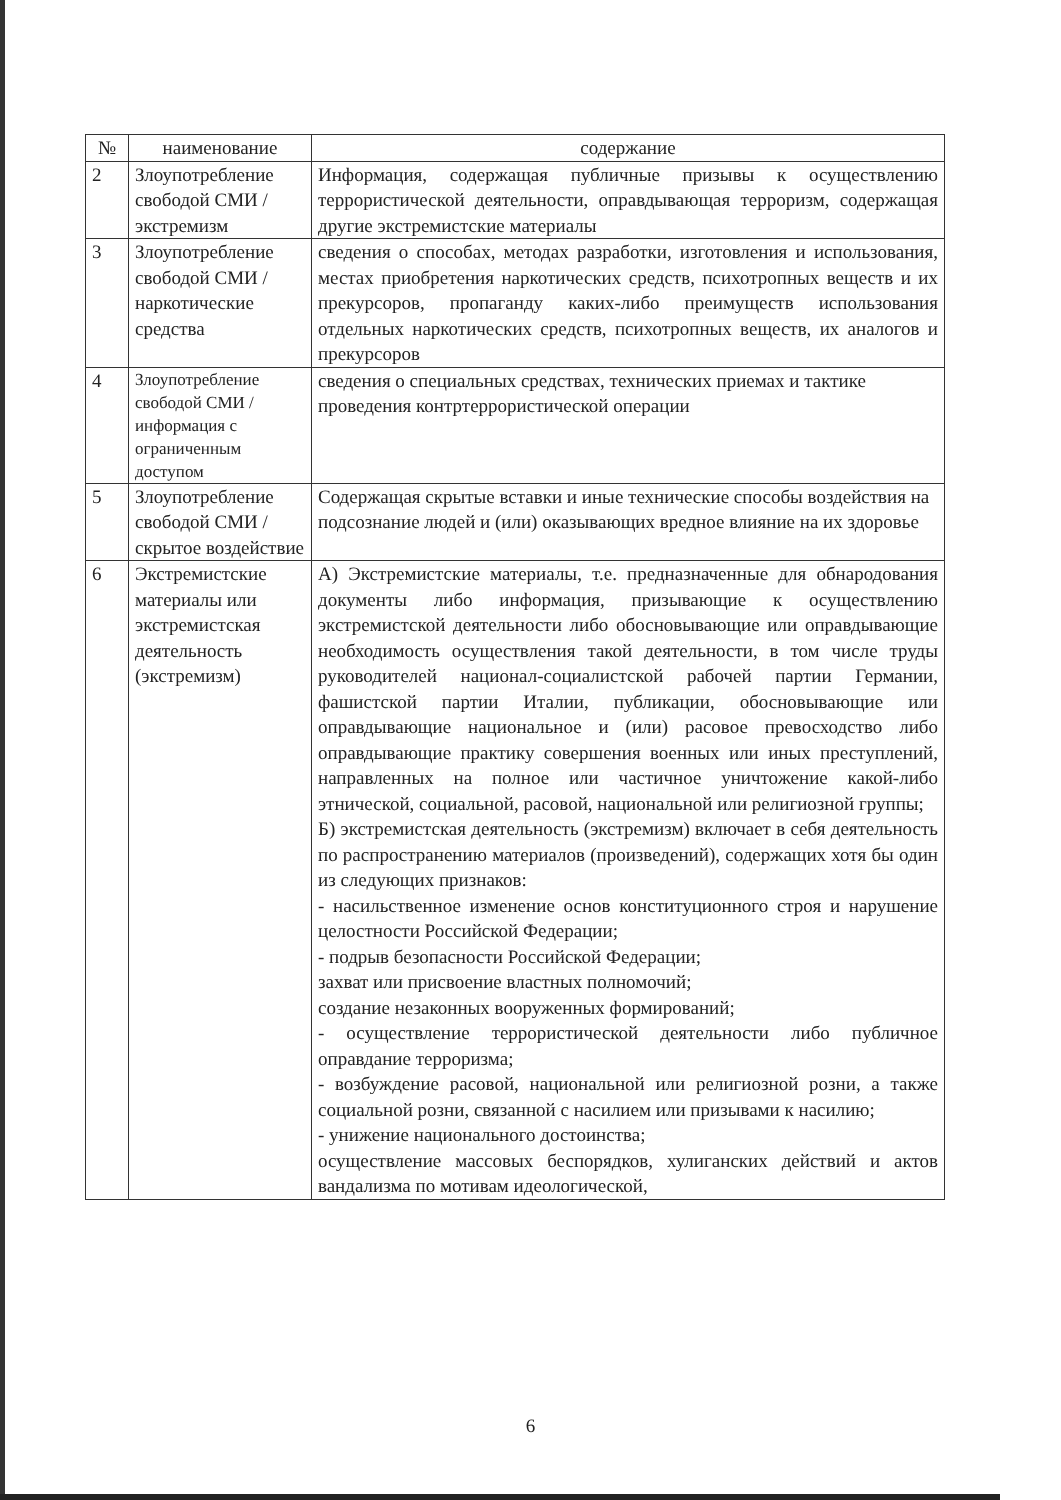| № | наименование | содержание |
| --- | --- | --- |
| 2 | Злоупотребление свободой СМИ /экстремизм | Информация, содержащая публичные призывы к осуществлению террористической деятельности, оправдывающая терроризм, содержащая другие экстремистские материалы |
| 3 | Злоупотребление свободой СМИ / наркотические средства | сведения о способах, методах разработки, изготовления и использования, местах приобретения наркотических средств, психотропных веществ и их прекурсоров, пропаганду каких-либо преимуществ использования отдельных наркотических средств, психотропных веществ, их аналогов и прекурсоров |
| 4 | Злоупотребление свободой СМИ / информация с ограниченным доступом | сведения о специальных средствах, технических приемах и тактике проведения контртеррористической операции |
| 5 | Злоупотребление свободой СМИ / скрытое воздействие | Содержащая скрытые вставки и иные технические способы воздействия на подсознание людей и (или) оказывающих вредное влияние на их здоровье |
| 6 | Экстремистские материалы или экстремистская деятельность (экстремизм) | А) Экстремистские материалы, т.е. предназначенные для обнародования документы либо информация, призывающие к осуществлению экстремистской деятельности либо обосновывающие или оправдывающие необходимость осуществления такой деятельности, в том числе труды руководителей национал-социалистской рабочей партии Германии, фашистской партии Италии, публикации, обосновывающие или оправдывающие национальное и (или) расовое превосходство либо оправдывающие практику совершения военных или иных преступлений, направленных на полное или частичное уничтожение какой-либо этнической, социальной, расовой, национальной или религиозной группы; Б) экстремистская деятельность (экстремизм) включает в себя деятельность по распространению материалов (произведений), содержащих хотя бы один из следующих признаков: - насильственное изменение основ конституционного строя и нарушение целостности Российской Федерации; - подрыв безопасности Российской Федерации; захват или присвоение властных полномочий; создание незаконных вооруженных формирований; - осуществление террористической деятельности либо публичное оправдание терроризма; - возбуждение расовой, национальной или религиозной розни, а также социальной розни, связанной с насилием или призывами к насилию; - унижение национального достоинства; осуществление массовых беспорядков, хулиганских действий и актов вандализма по мотивам идеологической, |
6